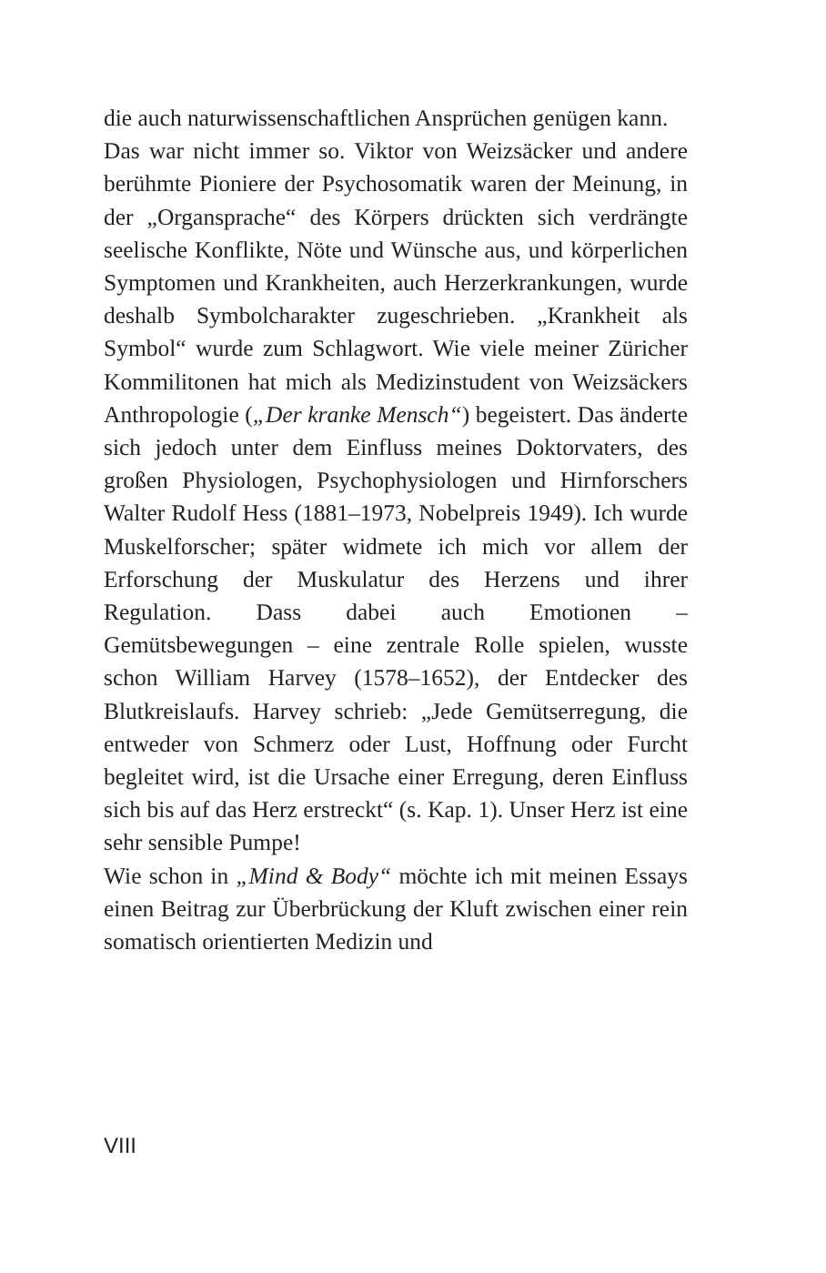die auch naturwissenschaftlichen Ansprüchen genügen kann.
Das war nicht immer so. Viktor von Weizsäcker und andere berühmte Pioniere der Psychosomatik waren der Meinung, in der „Organsprache“ des Körpers drückten sich verdrängte seelische Konflikte, Nöte und Wünsche aus, und körperlichen Symptomen und Krankheiten, auch Herzerkrankungen, wurde deshalb Symbolcharakter zugeschrieben. „Krankheit als Symbol“ wurde zum Schlagwort. Wie viele meiner Züricher Kommilitonen hat mich als Medizinstudent von Weizsäckers Anthropologie („Der kranke Mensch“) begeistert. Das änderte sich jedoch unter dem Einfluss meines Doktorvaters, des großen Physiologen, Psychophysiologen und Hirnforschers Walter Rudolf Hess (1881–1973, Nobelpreis 1949). Ich wurde Muskelforscher; später widmete ich mich vor allem der Erforschung der Muskulatur des Herzens und ihrer Regulation. Dass dabei auch Emotionen – Gemütsbewegungen – eine zentrale Rolle spielen, wusste schon William Harvey (1578–1652), der Entdecker des Blutkreislaufs. Harvey schrieb: „Jede Gemütserregung, die entweder von Schmerz oder Lust, Hoffnung oder Furcht begleitet wird, ist die Ursache einer Erregung, deren Einfluss sich bis auf das Herz erstreckt“ (s. Kap. 1). Unser Herz ist eine sehr sensible Pumpe!
Wie schon in „Mind & Body“ möchte ich mit meinen Essays einen Beitrag zur Überbrückung der Kluft zwischen einer rein somatisch orientierten Medizin und
VIII